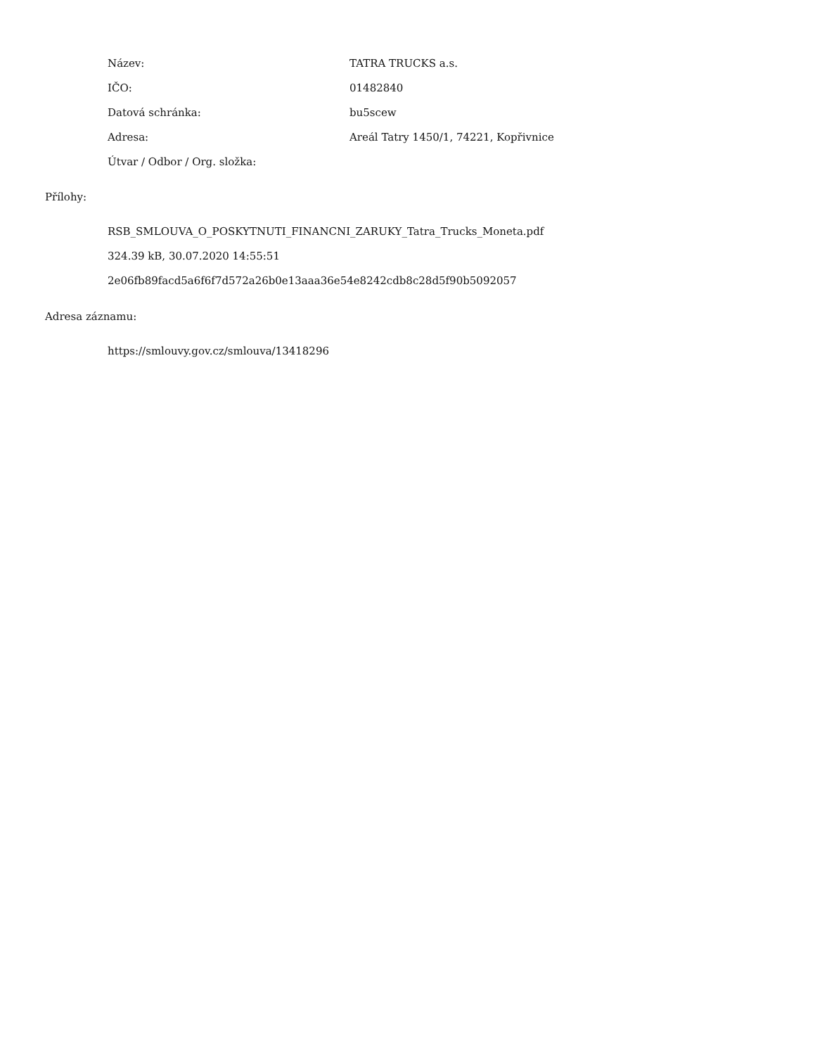| Název: | TATRA TRUCKS a.s. |
| IČO: | 01482840 |
| Datová schránka: | bu5scew |
| Adresa: | Areál Tatry 1450/1, 74221, Kopřivnice |
| Útvar / Odbor / Org. složka: | |
Přílohy:
RSB_SMLOUVA_O_POSKYTNUTI_FINANCNI_ZARUKY_Tatra_Trucks_Moneta.pdf
324.39 kB, 30.07.2020 14:55:51
2e06fb89facd5a6f6f7d572a26b0e13aaa36e54e8242cdb8c28d5f90b5092057
Adresa záznamu:
https://smlouvy.gov.cz/smlouva/13418296